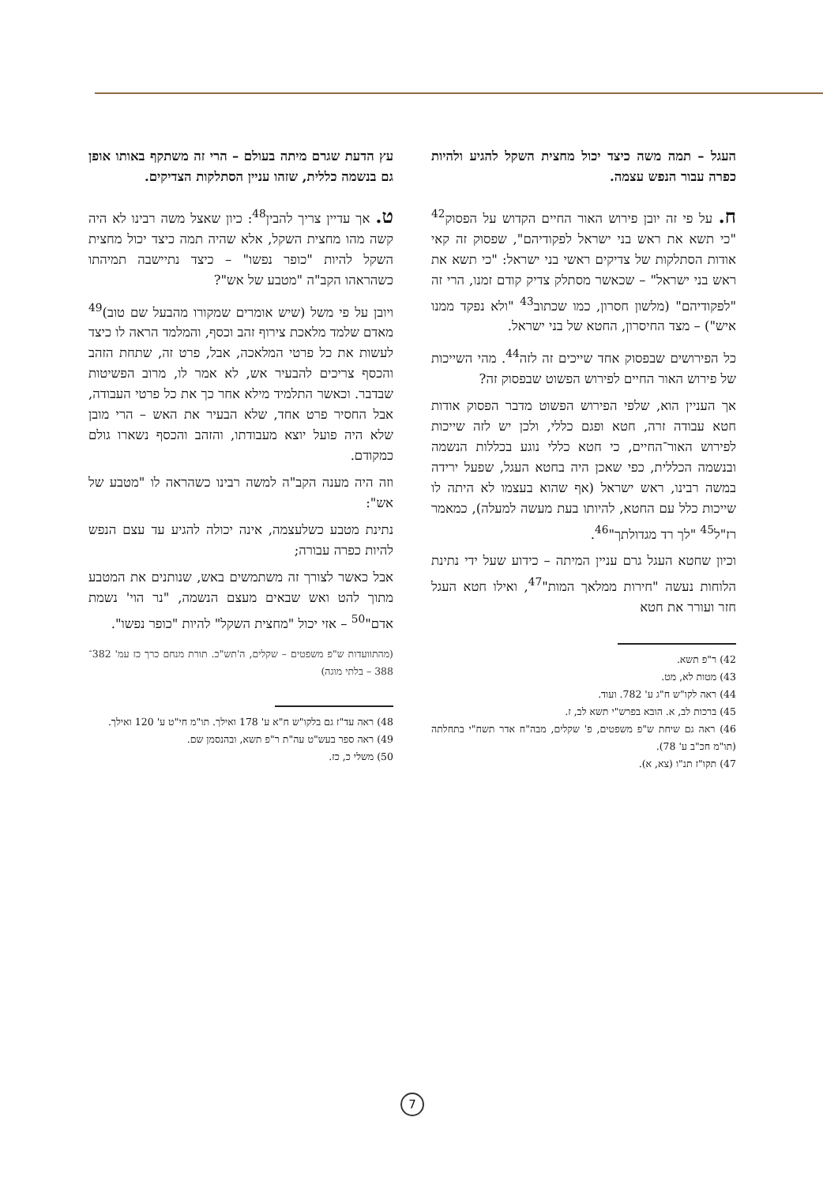העגל – תמה משה כיצד יכול מחצית השקל להגיע ולהיות כפרה עבור הנפש עצמה.
ח. על פי זה יובן פירוש האור החיים הקדוש על הפסוק<sup>42</sup> "כי תשא את ראש בני ישראל לפקודיהם", שפסוק זה קאי אודות הסתלקות של צדיקים ראשי בני ישראל: "כי תשא את ראש בני ישראל" – שכאשר מסתלק צדיק קודם זמנו, הרי זה "לפקודיהם" (מלשון חסרון, כמו שכתוב<sup>43</sup> "ולא נפקד ממנו איש") – מצד החיסרון, החטא של בני ישראל.
כל הפירושים שבפסוק אחד שייכים זה לזה<sup>44</sup>. מהי השייכות של פירוש האור החיים לפירוש הפשוט שבפסוק זה?
אך העניין הוא, שלפי הפירוש הפשוט מדבר הפסוק אודות חטא עבודה זרה, חטא ופגם כללי, ולכן יש לזה שייכות לפירוש האור־החיים, כי חטא כללי נוגע בכללות הנשמה ובנשמה הכללית, כפי שאכן היה בחטא העגל, שפעל ירידה במשה רבינו, ראש ישראל (אף שהוא בעצמו לא היתה לו שייכות כלל עם החטא, להיותו בעת מעשה למעלה), כמאמר רז"ל<sup>45</sup> "לך רד מגדולתך"<sup>46</sup>.
וכיון שחטא העגל גרם עניין המיתה – כידוע שעל ידי נתינת הלוחות נעשה "חירות ממלאך המות"<sup>47</sup>, ואילו חטא העגל חזר ועורר את חטא
42) ר"פ תשא.
43) מטות לא, מט.
44) ראה לקו"ש ח"ג ע' 782. ועוד.
45) ברכות לב, א. הובא בפרש"י תשא לב, ז.
46) ראה גם שיחת ש"פ משפטים, פ' שקלים, מבה"ח אדר תשח"י בתחלתה (תו"מ חכ"ב ע' 78).
47) תקו"ז תנ"ו (צא, א).
עץ הדעת שגרם מיתה בעולם – הרי זה משתקף באותו אופן גם בנשמה כללית, שזהו עניין הסתלקות הצדיקים.
ט. אך עדיין צריך להבין<sup>48</sup>: כיון שאצל משה רבינו לא היה קשה מהו מחצית השקל, אלא שהיה תמה כיצד יכול מחצית השקל להיות "כופר נפשו" – כיצד נתיישבה תמיהתו כשהראהו הקב"ה "מטבע של אש"?
ויובן על פי משל (שיש אומרים שמקורו מהבעל שם טוב)<sup>49</sup> מאדם שלמד מלאכת צירוף זהב וכסף, והמלמד הראה לו כיצד לעשות את כל פרטי המלאכה, אבל, פרט זה, שתחת הזהב והכסף צריכים להבעיר אש, לא אמר לו, מרוב הפשיטות שבדבר. וכאשר התלמיד מילא אחר כך את כל פרטי העבודה, אבל החסיר פרט אחד, שלא הבעיר את האש – הרי מובן שלא היה פועל יוצא מעבודתו, והזהב והכסף נשארו גולם כמקודם.
וזה היה מענה הקב"ה למשה רבינו כשהראה לו "מטבע של אש":
נתינת מטבע כשלעצמה, אינה יכולה להגיע עד עצם הנפש להיות כפרה עבורה;
אבל כאשר לצורך זה משתמשים באש, שנותנים את המטבע מתוך להט ואש שבאים מעצם הנשמה, "נר הוי' נשמת אדם"<sup>50</sup> – אזי יכול "מחצית השקל" להיות "כופר נפשו".
(מהתוועדות ש"פ משפטים – שקלים, ה'תש"כ. תורת מנחם כרך כז עמ' 382־388 – בלתי מוגה)
48) ראה עד"ז גם בלקו"ש ח"א ע' 178 ואילך. תו"מ חי"ט ע' 120 ואילך.
49) ראה ספר בעש"ט עה"ת ר"פ תשא, ובהנסמן שם.
50) משלי כ, כז.
7